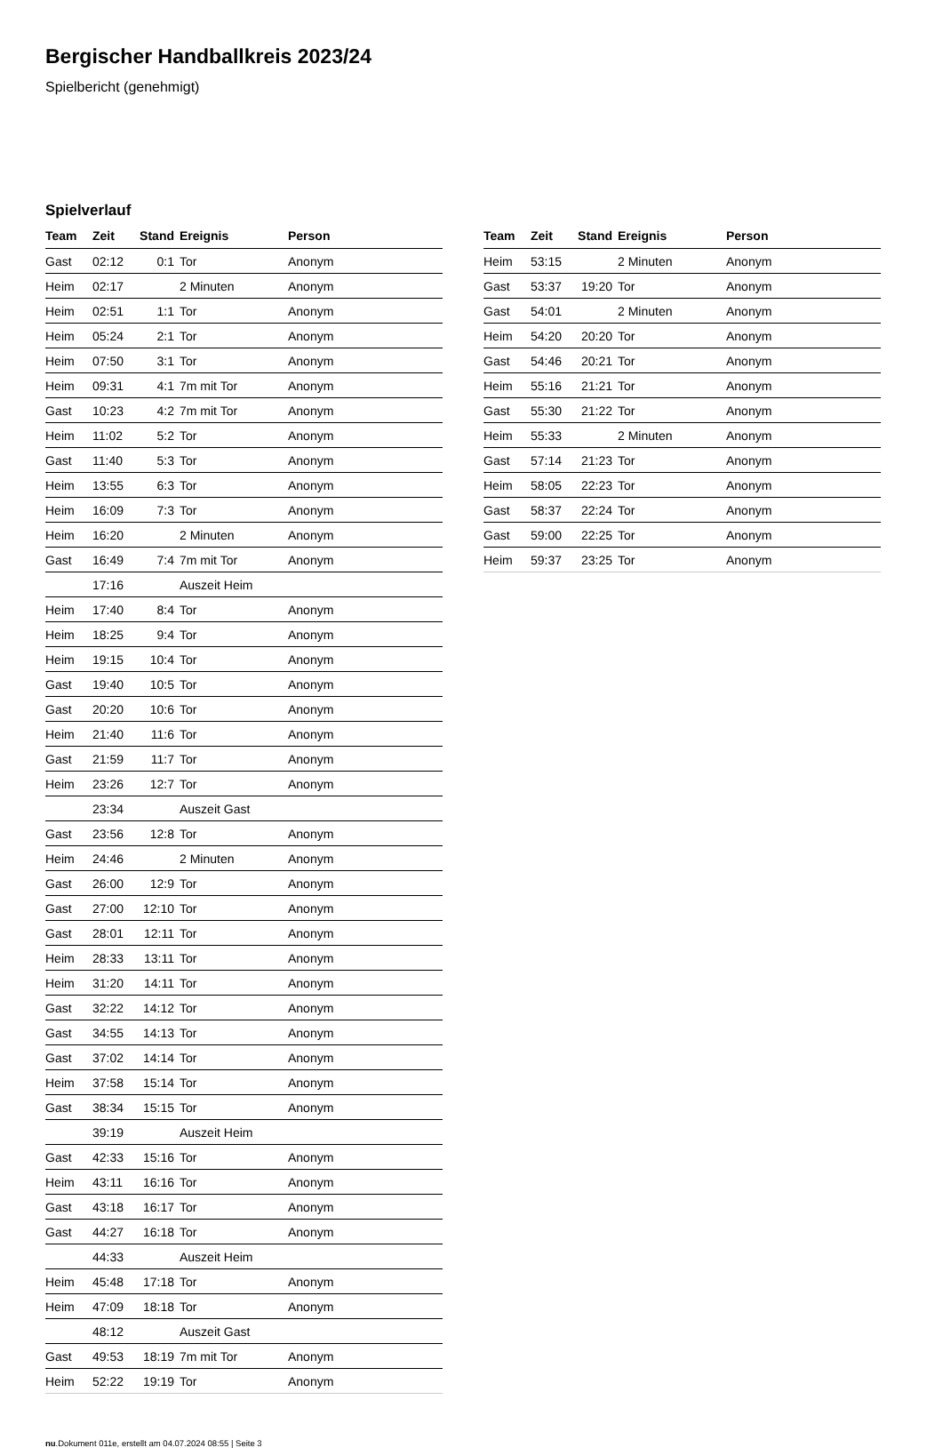Bergischer Handballkreis 2023/24
Spielbericht (genehmigt)
Spielverlauf
| Team | Zeit | Stand | Ereignis | Person |
| --- | --- | --- | --- | --- |
| Gast | 02:12 | 0:1 | Tor | Anonym |
| Heim | 02:17 | | 2 Minuten | Anonym |
| Heim | 02:51 | 1:1 | Tor | Anonym |
| Heim | 05:24 | 2:1 | Tor | Anonym |
| Heim | 07:50 | 3:1 | Tor | Anonym |
| Heim | 09:31 | 4:1 | 7m mit Tor | Anonym |
| Gast | 10:23 | 4:2 | 7m mit Tor | Anonym |
| Heim | 11:02 | 5:2 | Tor | Anonym |
| Gast | 11:40 | 5:3 | Tor | Anonym |
| Heim | 13:55 | 6:3 | Tor | Anonym |
| Heim | 16:09 | 7:3 | Tor | Anonym |
| Heim | 16:20 | | 2 Minuten | Anonym |
| Gast | 16:49 | 7:4 | 7m mit Tor | Anonym |
| | 17:16 | | Auszeit Heim | |
| Heim | 17:40 | 8:4 | Tor | Anonym |
| Heim | 18:25 | 9:4 | Tor | Anonym |
| Heim | 19:15 | 10:4 | Tor | Anonym |
| Gast | 19:40 | 10:5 | Tor | Anonym |
| Gast | 20:20 | 10:6 | Tor | Anonym |
| Heim | 21:40 | 11:6 | Tor | Anonym |
| Gast | 21:59 | 11:7 | Tor | Anonym |
| Heim | 23:26 | 12:7 | Tor | Anonym |
| | 23:34 | | Auszeit Gast | |
| Gast | 23:56 | 12:8 | Tor | Anonym |
| Heim | 24:46 | | 2 Minuten | Anonym |
| Gast | 26:00 | 12:9 | Tor | Anonym |
| Gast | 27:00 | 12:10 | Tor | Anonym |
| Gast | 28:01 | 12:11 | Tor | Anonym |
| Heim | 28:33 | 13:11 | Tor | Anonym |
| Heim | 31:20 | 14:11 | Tor | Anonym |
| Gast | 32:22 | 14:12 | Tor | Anonym |
| Gast | 34:55 | 14:13 | Tor | Anonym |
| Gast | 37:02 | 14:14 | Tor | Anonym |
| Heim | 37:58 | 15:14 | Tor | Anonym |
| Gast | 38:34 | 15:15 | Tor | Anonym |
| | 39:19 | | Auszeit Heim | |
| Gast | 42:33 | 15:16 | Tor | Anonym |
| Heim | 43:11 | 16:16 | Tor | Anonym |
| Gast | 43:18 | 16:17 | Tor | Anonym |
| Gast | 44:27 | 16:18 | Tor | Anonym |
| | 44:33 | | Auszeit Heim | |
| Heim | 45:48 | 17:18 | Tor | Anonym |
| Heim | 47:09 | 18:18 | Tor | Anonym |
| | 48:12 | | Auszeit Gast | |
| Gast | 49:53 | 18:19 | 7m mit Tor | Anonym |
| Heim | 52:22 | 19:19 | Tor | Anonym |
| Team | Zeit | Stand | Ereignis | Person |
| --- | --- | --- | --- | --- |
| Heim | 53:15 | | 2 Minuten | Anonym |
| Gast | 53:37 | 19:20 | Tor | Anonym |
| Gast | 54:01 | | 2 Minuten | Anonym |
| Heim | 54:20 | 20:20 | Tor | Anonym |
| Gast | 54:46 | 20:21 | Tor | Anonym |
| Heim | 55:16 | 21:21 | Tor | Anonym |
| Gast | 55:30 | 21:22 | Tor | Anonym |
| Heim | 55:33 | | 2 Minuten | Anonym |
| Gast | 57:14 | 21:23 | Tor | Anonym |
| Heim | 58:05 | 22:23 | Tor | Anonym |
| Gast | 58:37 | 22:24 | Tor | Anonym |
| Gast | 59:00 | 22:25 | Tor | Anonym |
| Heim | 59:37 | 23:25 | Tor | Anonym |
nu.Dokument 011e, erstellt am 04.07.2024 08:55 | Seite 3